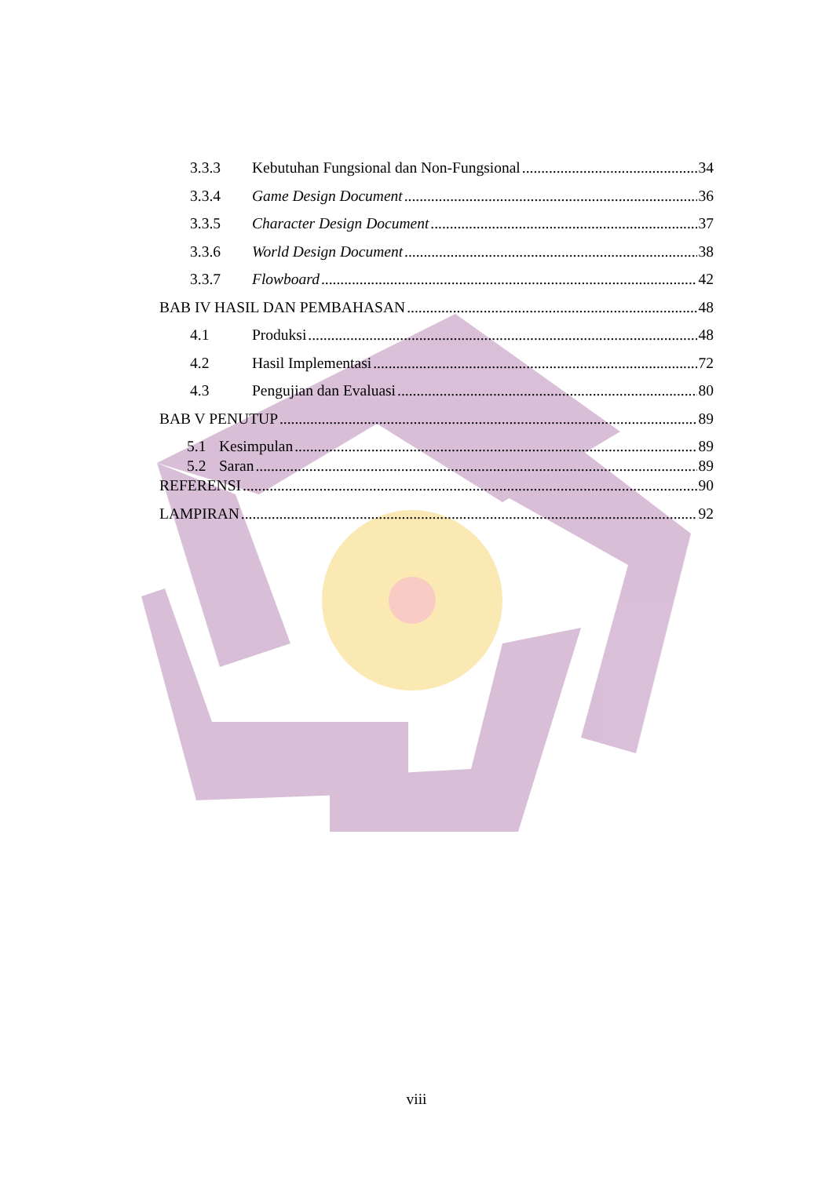3.3.3 Kebutuhan Fungsional dan Non-Fungsional 34
3.3.4 Game Design Document 36
3.3.5 Character Design Document 37
3.3.6 World Design Document 38
3.3.7 Flowboard 42
BAB IV HASIL DAN PEMBAHASAN 48
4.1 Produksi 48
4.2 Hasil Implementasi 72
4.3 Pengujian dan Evaluasi 80
BAB V PENUTUP 89
5.1 Kesimpulan 89
5.2 Saran 89
REFERENSI 90
LAMPIRAN 92
viii